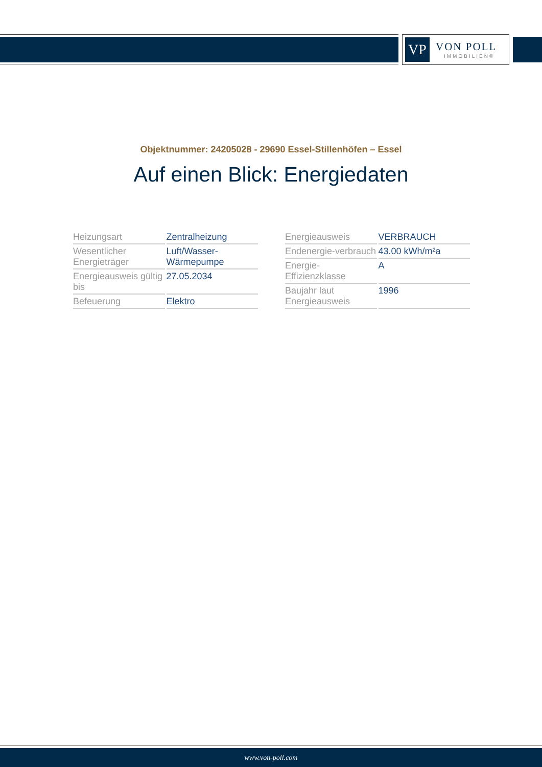VP
VON POLL
IMMOBILIEN®
Objektnummer: 24205028 - 29690 Essel-Stillenhöfen – Essel
Auf einen Blick: Energiedaten
| Heizungsart | Zentralheizung |
| Wesentlicher Energieträger | Luft/Wasser-Wärmepumpe |
| Energieausweis gültig bis | 27.05.2034 |
| Befeuerung | Elektro |
| Energieausweis | VERBRAUCH |
| Endenergie-verbrauch | 43.00 kWh/m²a |
| Energie-Effizienzklasse | A |
| Baujahr laut Energieausweis | 1996 |
www.von-poll.com